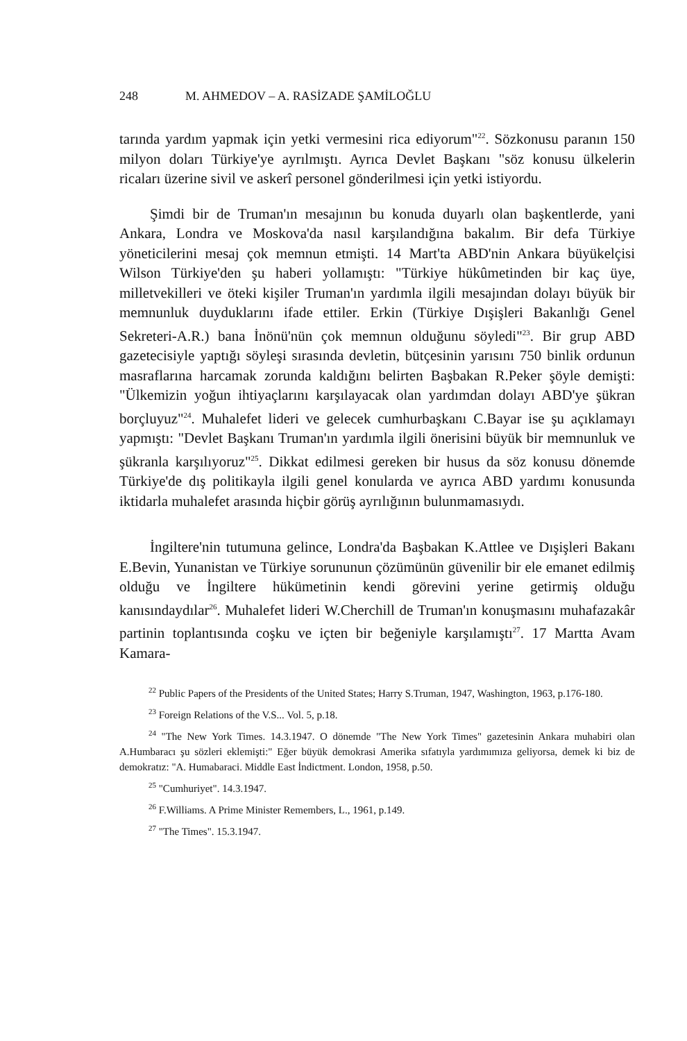248 M. AHMEDOV – A. RASİZADE ŞAMİLOĞLU
tarında yardım yapmak için yetki vermesini rica ediyorum"<sup>22</sup>. Sözkonusu paranın 150 milyon doları Türkiye'ye ayrılmıştı. Ayrıca Devlet Başkanı "söz konusu ülkelerin ricaları üzerine sivil ve askerî personel gönderilmesi için yetki istiyordu.
Şimdi bir de Truman'ın mesajının bu konuda duyarlı olan başkentlerde, yani Ankara, Londra ve Moskova'da nasıl karşılandığına bakalım. Bir defa Türkiye yöneticilerini mesaj çok memnun etmişti. 14 Mart'ta ABD'nin Ankara büyükelçisi Wilson Türkiye'den şu haberi yollamıştı: "Türkiye hükûmetinden bir kaç üye, milletvekilleri ve öteki kişiler Truman'ın yardımla ilgili mesajından dolayı büyük bir memnunluk duyduklarını ifade ettiler. Erkin (Türkiye Dışişleri Bakanlığı Genel Sekreteri-A.R.) bana İnönü'nün çok memnun olduğunu söyledi"<sup>23</sup>. Bir grup ABD gazetecisiyle yaptığı söyleşi sırasında devletin, bütçesinin yarısını 750 binlik ordunun masraflarına harcamak zorunda kaldığını belirten Başbakan R.Peker şöyle demişti: "Ülkemizin yoğun ihtiyaçlarını karşılayacak olan yardımdan dolayı ABD'ye şükran borçluyuz"<sup>24</sup>. Muhalefet lideri ve gelecek cumhurbaşkanı C.Bayar ise şu açıklamayı yapmıştı: "Devlet Başkanı Truman'ın yardımla ilgili önerisini büyük bir memnunluk ve şükranla karşılıyoruz"<sup>25</sup>. Dikkat edilmesi gereken bir husus da söz konusu dönemde Türkiye'de dış politikayla ilgili genel konularda ve ayrıca ABD yardımı konusunda iktidarla muhalefet arasında hiçbir görüş ayrılığının bulunmamasıydı.
İngiltere'nin tutumuna gelince, Londra'da Başbakan K.Attlee ve Dışişleri Bakanı E.Bevin, Yunanistan ve Türkiye sorununun çözümünün güvenilir bir ele emanet edilmiş olduğu ve İngiltere hükümetinin kendi görevini yerine getirmiş olduğu kanısındaydılar<sup>26</sup>. Muhalefet lideri W.Cherchill de Truman'ın konuşmasını muhafazakâr partinin toplantısında coşku ve içten bir beğeniyle karşılamıştı<sup>27</sup>. 17 Martta Avam Kamara-
<sup>22</sup> Public Papers of the Presidents of the United States; Harry S.Truman, 1947, Washington, 1963, p.176-180.
<sup>23</sup> Foreign Relations of the V.S... Vol. 5, p.18.
<sup>24</sup> "The New York Times. 14.3.1947. O dönemde "The New York Times" gazetesinin Ankara muhabiri olan A.Humbaracı şu sözleri eklemişti:" Eğer büyük demokrasi Amerika sıfatıyla yardımımıza geliyorsa, demek ki biz de demokratız: "A. Humabaraci. Middle East İndictment. London, 1958, p.50.
<sup>25</sup> "Cumhuriyet". 14.3.1947.
<sup>26</sup> F.Williams. A Prime Minister Remembers, L., 1961, p.149.
<sup>27</sup> "The Times". 15.3.1947.